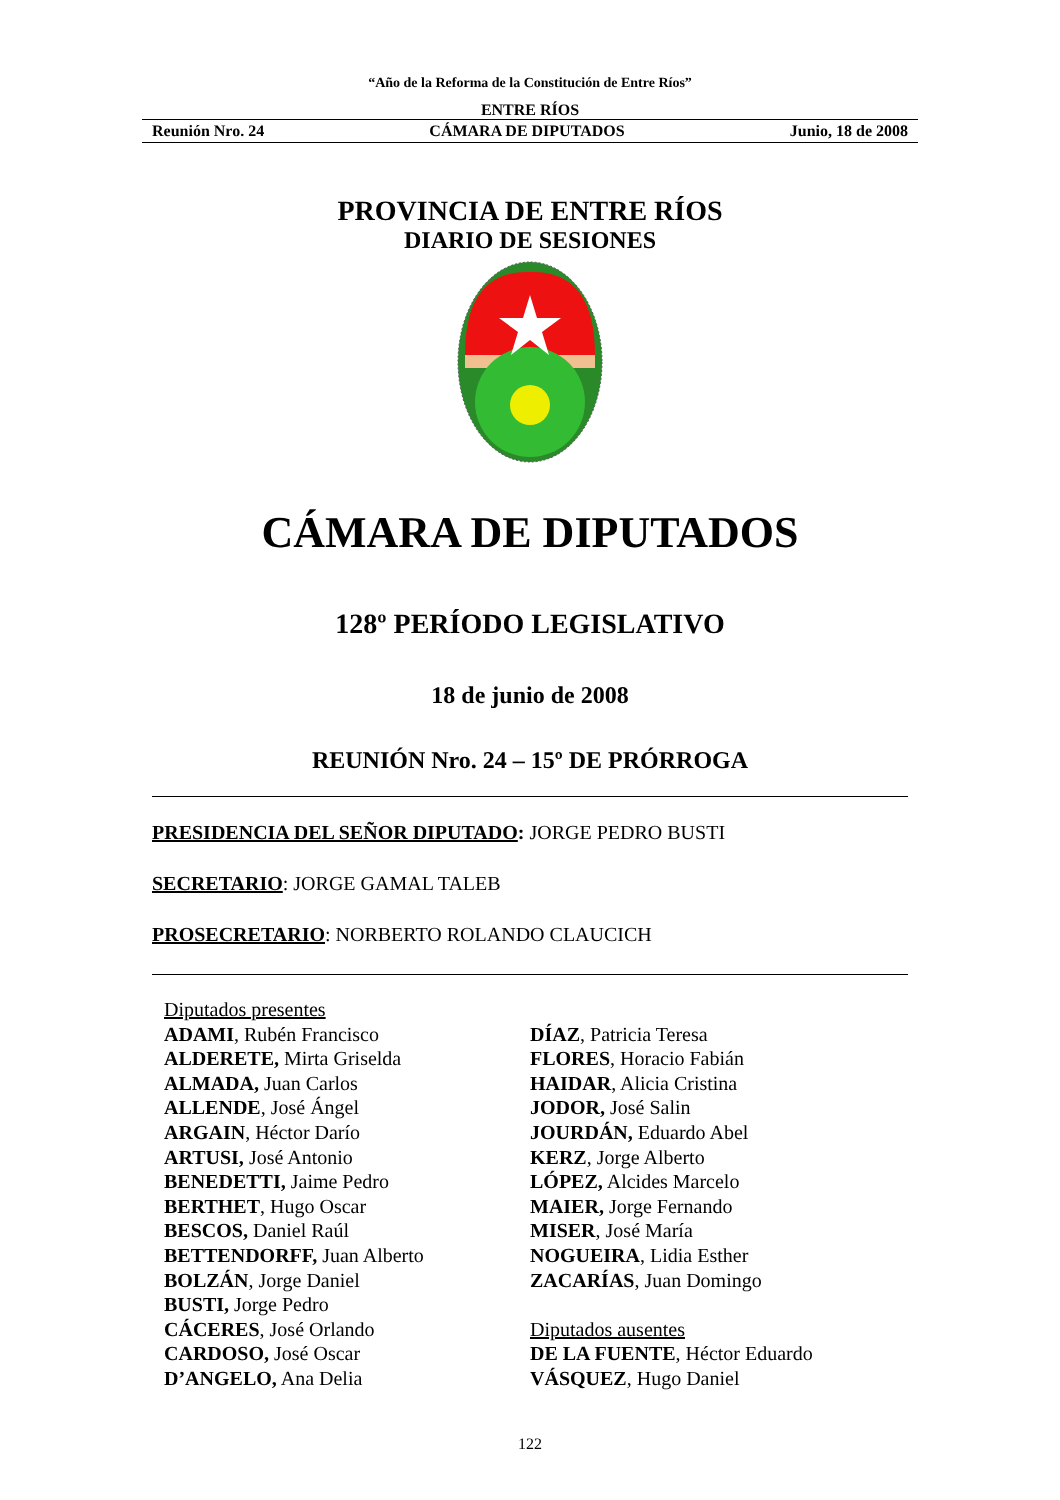“Año de la Reforma de la Constitución de Entre Ríos”
ENTRE RÍOS
Reunión Nro. 24 CÁMARA DE DIPUTADOS Junio, 18 de 2008
PROVINCIA DE ENTRE RÍOS
DIARIO DE SESIONES
CÁMARA DE DIPUTADOS
128º PERÍODO LEGISLATIVO
18 de junio de 2008
REUNIÓN Nro. 24 – 15º DE PRÓRROGA
PRESIDENCIA DEL SEÑOR DIPUTADO: JORGE PEDRO BUSTI
SECRETARIO: JORGE GAMAL TALEB
PROSECRETARIO: NORBERTO ROLANDO CLAUCICH
Diputados presentes
ADAMI, Rubén Francisco
ALDERETE, Mirta Griselda
ALMADA, Juan Carlos
ALLENDE, José Ángel
ARGAIN, Héctor Darío
ARTUSI, José Antonio
BENEDETTI, Jaime Pedro
BERTHET, Hugo Oscar
BESCOS, Daniel Raúl
BETTENDORFF, Juan Alberto
BOLZÁN, Jorge Daniel
BUSTI, Jorge Pedro
CÁCERES, José Orlando
CARDOSO, José Oscar
D’ANGELO, Ana Delia
DÍAZ, Patricia Teresa
FLORES, Horacio Fabián
HAIDAR, Alicia Cristina
JODOR, José Salin
JOURDÁN, Eduardo Abel
KERZ, Jorge Alberto
LÓPEZ, Alcides Marcelo
MAIER, Jorge Fernando
MISER, José María
NOGUEIRA, Lidia Esther
ZACARÍAS, Juan Domingo
Diputados ausentes
DE LA FUENTE, Héctor Eduardo
VÁSQUEZ, Hugo Daniel
122